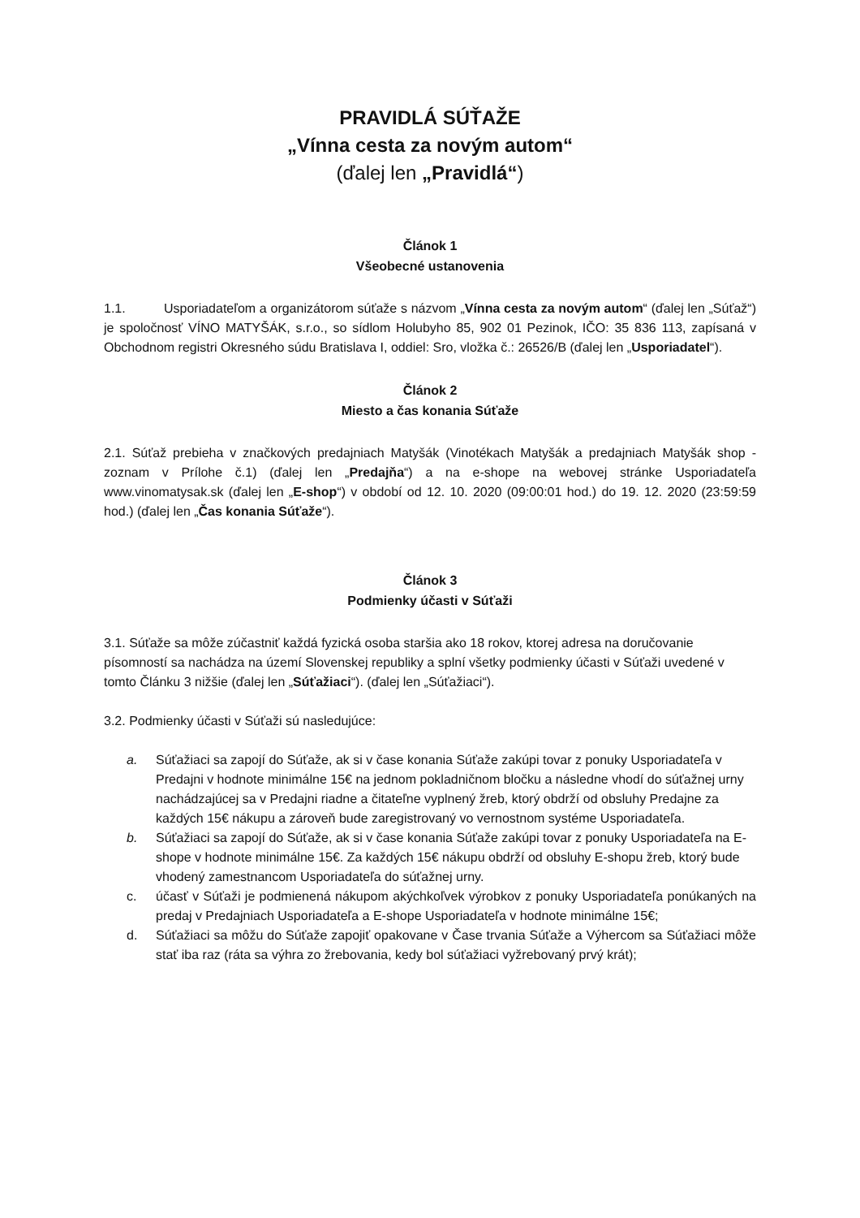PRAVIDLÁ SÚŤAŽE
„Vínna cesta za novým autom“
(ďalej len „Pravidlá“)
Článok 1
Všeobecné ustanovenia
1.1. Usporiadateľom a organizátorom súťaže s názvom „Vínna cesta za novým autom“ (ďalej len „Súťaž“) je spoločnosť VÍNO MATYŠÁK, s.r.o., so sídlom Holubyho 85, 902 01 Pezinok, IČO: 35 836 113, zapísaná v Obchodnom registri Okresného súdu Bratislava I, oddiel: Sro, vložka č.: 26526/B (ďalej len „Usporiadatel“).
Článok 2
Miesto a čas konania Súťaže
2.1. Súťaž prebieha v značkových predajniach Matyšák (Vinotékach Matyšák a predajniach Matyšák shop - zoznam v Prílohe č.1) (ďalej len „Predajňa“) a na e-shope na webovej stránke Usporiadateľa www.vinomatysak.sk (ďalej len „E-shop“) v období od 12. 10. 2020 (09:00:01 hod.) do 19. 12. 2020 (23:59:59 hod.) (ďalej len „Čas konania Súťaže“).
Článok 3
Podmienky účasti v Súťaži
3.1. Súťaže sa môže zúčastniť každá fyzická osoba staršia ako 18 rokov, ktorej adresa na doručovanie písomností sa nachádza na území Slovenskej republiky a splní všetky podmienky účasti v Súťaži uvedené v tomto Článku 3 nižšie (ďalej len „Súťažiaci“). (ďalej len „Súťažiaci“).
3.2. Podmienky účasti v Súťaži sú nasledujúce:
a. Súťažiaci sa zapojí do Súťaže, ak si v čase konania Súťaže zakúpi tovar z ponuky Usporiadateľa v Predajni v hodnote minimálne 15€ na jednom pokladničnom bločku a následne vhodí do súťažnej urny nachádzajúcej sa v Predajni riadne a čitateľne vyplnený žreb, ktorý obdrží od obsluhy Predajne za každých 15€ nákupu a zároveň bude zaregistrovaný vo vernostnom systéme Usporiadateľa.
b. Súťažiaci sa zapojí do Súťaže, ak si v čase konania Súťaže zakúpi tovar z ponuky Usporiadateľa na E-shope v hodnote minimálne 15€. Za každých 15€ nákupu obdrží od obsluhy E-shopu žreb, ktorý bude vhodený zamestnancom Usporiadateľa do súťažnej urny.
c. účasť v Súťaži je podmienená nákupom akýchkoľvek výrobkov z ponuky Usporiadateľa ponúkaných na predaj v Predajniach Usporiadateľa a E-shope Usporiadateľa v hodnote minimálne 15€;
d. Súťažiaci sa môžu do Súťaže zapojiť opakovane v Čase trvania Súťaže a Výhercom sa Súťažiaci môže stať iba raz (ráta sa výhra zo žrebovania, kedy bol súťažiaci vyžrebovaný prvý krát);